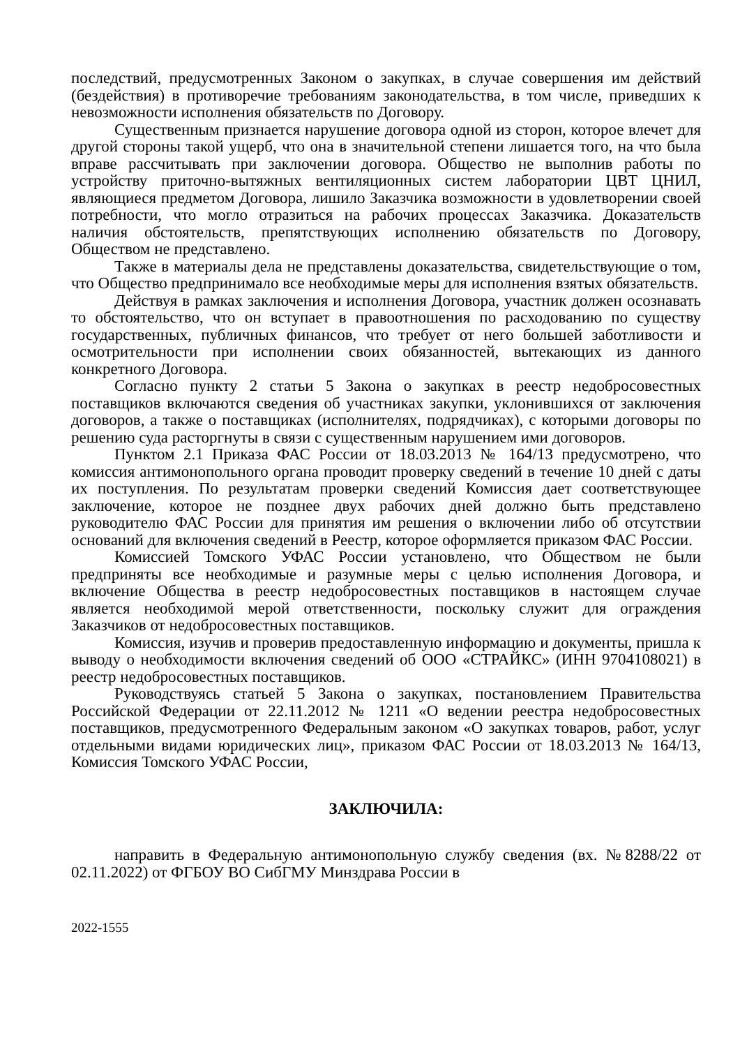последствий, предусмотренных Законом о закупках, в случае совершения им действий (бездействия) в противоречие требованиям законодательства, в том числе, приведших к невозможности исполнения обязательств по Договору.
Существенным признается нарушение договора одной из сторон, которое влечет для другой стороны такой ущерб, что она в значительной степени лишается того, на что была вправе рассчитывать при заключении договора. Общество не выполнив работы по устройству приточно-вытяжных вентиляционных систем лаборатории ЦВТ ЦНИЛ, являющиеся предметом Договора, лишило Заказчика возможности в удовлетворении своей потребности, что могло отразиться на рабочих процессах Заказчика. Доказательств наличия обстоятельств, препятствующих исполнению обязательств по Договору, Обществом не представлено.
Также в материалы дела не представлены доказательства, свидетельствующие о том, что Общество предпринимало все необходимые меры для исполнения взятых обязательств.
Действуя в рамках заключения и исполнения Договора, участник должен осознавать то обстоятельство, что он вступает в правоотношения по расходованию по существу государственных, публичных финансов, что требует от него большей заботливости и осмотрительности при исполнении своих обязанностей, вытекающих из данного конкретного Договора.
Согласно пункту 2 статьи 5 Закона о закупках в реестр недобросовестных поставщиков включаются сведения об участниках закупки, уклонившихся от заключения договоров, а также о поставщиках (исполнителях, подрядчиках), с которыми договоры по решению суда расторгнуты в связи с существенным нарушением ими договоров.
Пунктом 2.1 Приказа ФАС России от 18.03.2013 № 164/13 предусмотрено, что комиссия антимонопольного органа проводит проверку сведений в течение 10 дней с даты их поступления. По результатам проверки сведений Комиссия дает соответствующее заключение, которое не позднее двух рабочих дней должно быть представлено руководителю ФАС России для принятия им решения о включении либо об отсутствии оснований для включения сведений в Реестр, которое оформляется приказом ФАС России.
Комиссией Томского УФАС России установлено, что Обществом не были предприняты все необходимые и разумные меры с целью исполнения Договора, и включение Общества в реестр недобросовестных поставщиков в настоящем случае является необходимой мерой ответственности, поскольку служит для ограждения Заказчиков от недобросовестных поставщиков.
Комиссия, изучив и проверив предоставленную информацию и документы, пришла к выводу о необходимости включения сведений об ООО «СТРАЙКС» (ИНН 9704108021) в реестр недобросовестных поставщиков.
Руководствуясь статьей 5 Закона о закупках, постановлением Правительства Российской Федерации от 22.11.2012 № 1211 «О ведении реестра недобросовестных поставщиков, предусмотренного Федеральным законом «О закупках товаров, работ, услуг отдельными видами юридических лиц», приказом ФАС России от 18.03.2013 № 164/13, Комиссия Томского УФАС России,
ЗАКЛЮЧИЛА:
направить в Федеральную антимонопольную службу сведения (вх. №8288/22 от 02.11.2022) от ФГБОУ ВО СибГМУ Минздрава России в
2022-1555